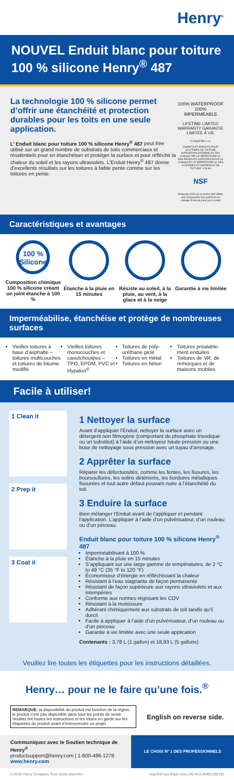Henry<sup>®</sup>
NOUVEL Enduit blanc pour toiture 100 % silicone Henry<sup>®</sup> 487
La technologie 100 % silicone permet d’offrir une étanchéité et protection durables pour les toits en une seule application.
L’ Enduit blanc pour toiture 100 % silicone Henry<sup>®</sup> 487 peut être utilisé sur un grand nombre de substrats de toits commerciaux et résidentiels pour en étanchéiser et protéger la surface et pour réfléchir la chaleur du soleil et les rayons ultraviolets. L’Enduit Henry<sup>®</sup> 487 donne d’excellents résultats sur les toitures à faible pente comme sur les toitures en pente.
100% WATERPROOF 100% IMPERMÉABLE
LIFETIME LIMITED WARRANTY GARANTIE LIMITÉE À VIE
CLASSIFIED c UL
CIMENTS ET ENDUITS POUR SYSTÈMES DE TOITURE EXPOSITION EXTERNE AU FEU CONSULTER LE RÉPERTOIRE UL DES PRODUITS CERTIFIÉS POUR LE CANADA ET LE RÉPERTOIRE UL DES SYSTÈMES ET MATÉRIAUX DE TOITURE <74LM>
NSF
Protocole P151 de la norme NSF Effets des composants des systèmes de captage d’eau de pluie sur la santé
Caractéristiques et avantages
100 % Silicone
Composition chimique 100 % silicone créant un joint étanche à 100 %
Étanche à la pluie en 15 minutes
Résiste au soleil, à la pluie, au vent, à la glace et à la neige
Garantie à vie limitée
Imperméabilise, étanchéise et protège de nombreuses surfaces
Vieilles toitures à base d’asphalte – toitures multicouch­es et toitures de bitume modifié
Vieilles toitures monocouches et caoutchoutées – TPO, EPDM, PVC et Hypalon<sup>®</sup>
Toitures de poly­uréthane giclé
Toitures en métal
Toitures en béton
Toitures préalable­ment enduites
Toitures de VR, de remorques et de maisons mobiles
Facile à utiliser!
1 Clean it
2 Prep it
3 Coat it
1 Nettoyer la surface
Avant d’appliquer l’Enduit, nettoyer la surface avec un détergent non filmogène (comportant du phosphate trisodique ou un substitut) à l’aide d’un nettoyeur haute pression ou une buse de nettoyage sous pression avec un tuyau d’arrosage.
2 Apprêter la surface
Réparer les défectuosités, comme les fentes, les fissures, les boursouflures, les solins détériorés, les bordures métalliques fissurées et tout autre défaut pouvant nuire à l’étanchéité du toit.
3 Enduire la surface
Bien mélanger l’Enduit avant de l’appliquer et pendant l’application. L’appliquer à l’aide d’un pulvérisateur, d’un rouleau ou d’un pinceau.
Enduit blanc pour toiture 100 % silicone Henry<sup>®</sup> 487
Imperméabilisant à 100 %
Étanche à la pluie en 15 minutes
S’appliquant sur une large gamme de températures, de 2 °C to 49 °C (35 °F to 120 °F)
Économiseur d’énergie en réfléchissant la chaleur
Résistant à l’eau stagnante de façon permanente
Résistant de façon supérieure aux rayons ultraviolets et aux intempéries
Conforme aux normes régissant les COV
Résistant à la moisissure
Adhérant chimiquement aux substrats de toit tandis qu’il durcit
Facile à appliquer à l’aide d’un pulvérisateur, d’un rouleau ou d’un pinceau
Garantie à vie limitée avec une seule application
Contenants : 3,78 L (1 gallon) et 18,93 L (5 gallons)
Veuillez lire toutes les étiquettes pour les instructions détaillées.
Henry… pour ne le faire qu’une fois.<sup>®</sup>
REMARQUE: la disponibilité du produit est fonction de la région; le produit n’est pas disponible dans tous les points de vente. Veuillez lire toutes les instructions et les mises en garde sur les étiquettes du produit avant d’entreprendre un projet.
English on reverse side.
Communiquez avec le Soutien technique de Henry<sup>®</sup>
productsupport@henry.com | 1-800-486-1278
www.henry.com
LE CHOIX Nº 1 DES PROFESSIONNELS
© 2019 Henry Company Tous droits réservés. Imprimé aux États-Unis 145.4CA.B460 (09/19)